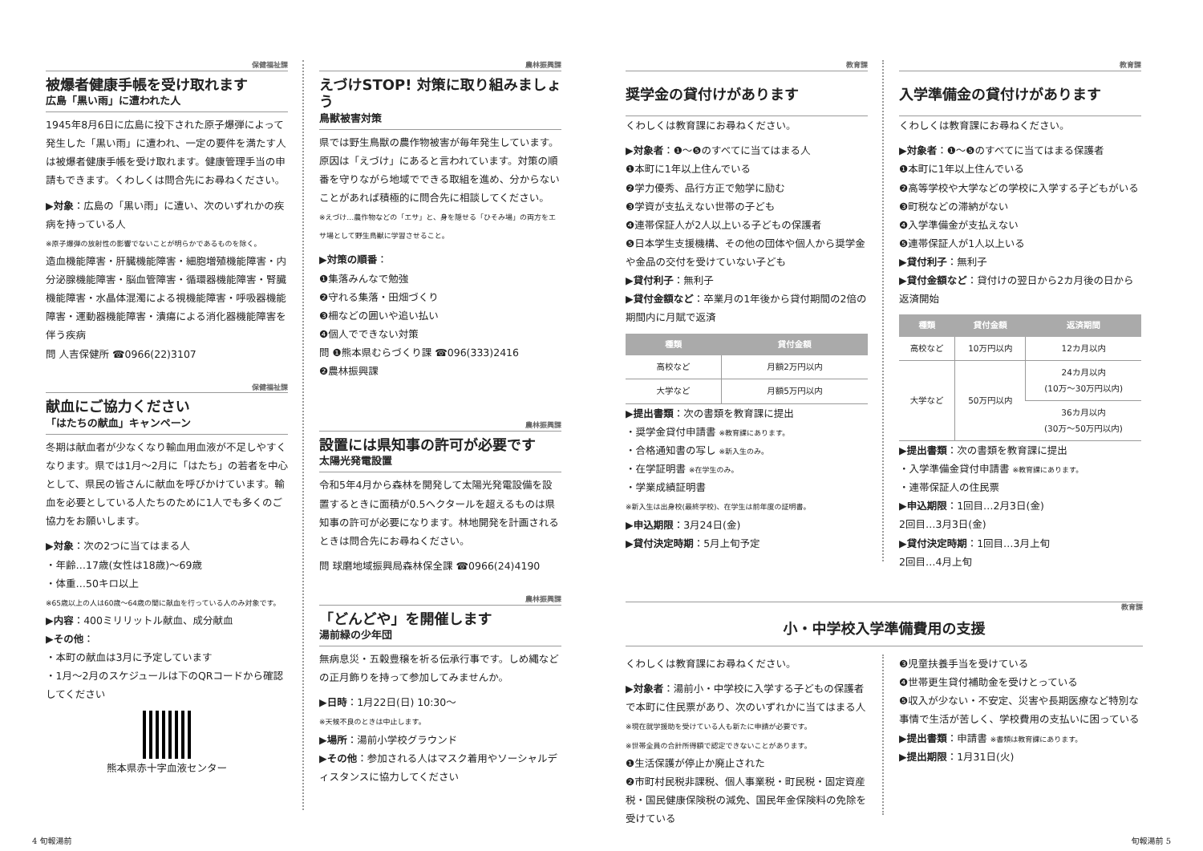保健福祉課
被爆者健康手帳を受け取れます
広島「黒い雨」に遭われた人
1945年8月6日に広島に投下された原子爆弾によって発生した「黒い雨」に遭われ、一定の要件を満たす人は被爆者健康手帳を受け取れます。健康管理手当の申請もできます。くわしくは問合先にお尋ねください。
▶対象：広島の「黒い雨」に遭い、次のいずれかの疾病を持っている人
※原子爆弾の放射性の影響でないことが明らかであるものを除く。
造血機能障害・肝臓機能障害・細胞増殖機能障害・内分泌腺機能障害・脳血管障害・循環器機能障害・腎臓機能障害・水晶体混濁による視機能障害・呼吸器機能障害・運動器機能障害・潰瘍による消化器機能障害を伴う疾病
問 人吉保健所 ☎0966(22)3107
保健福祉課
献血にご協力ください
「はたちの献血」キャンペーン
冬期は献血者が少なくなり輸血用血液が不足しやすくなります。県では1月～2月に「はたち」の若者を中心として、県民の皆さんに献血を呼びかけています。輸血を必要としている人たちのために1人でも多くのご協力をお願いします。
▶対象：次の2つに当てはまる人
・年齢…17歳(女性は18歳)～69歳
・体重…50キロ以上
※65歳以上の人は60歳～64歳の間に献血を行っている人のみ対象です。
▶内容：400ミリリットル献血、成分献血
▶その他：
・本町の献血は3月に予定しています
・1月～2月のスケジュールは下のQRコードから確認してください
熊本県赤十字血液センター
農林振興課
えづけSTOP! 対策に取り組みましょう
鳥獣被害対策
県では野生鳥獣の農作物被害が毎年発生しています。原因は「えづけ」にあると言われています。対策の順番を守りながら地域でできる取組を進め、分からないことがあれば積極的に問合先に相談してください。
※えづけ…農作物などの「エサ」と、身を隠せる「ひそみ場」の両方をエサ場として野生鳥獣に学習させること。
▶対策の順番：
❶集落みんなで勉強
❷守れる集落・田畑づくり
❸柵などの囲いや追い払い
❹個人でできない対策
問 ❶熊本県むらづくり課 ☎096(333)2416
❷農林振興課
農林振興課
設置には県知事の許可が必要です
太陽光発電設置
令和5年4月から森林を開発して太陽光発電設備を設置するときに面積が0.5ヘクタールを超えるものは県知事の許可が必要になります。林地開発を計画されるときは問合先にお尋ねください。
問 球磨地域振興局森林保全課 ☎0966(24)4190
農林振興課
「どんどや」を開催します
湯前緑の少年団
無病息災・五穀豊穣を祈る伝承行事です。しめ縄などの正月飾りを持って参加してみませんか。
▶日時：1月22日(日) 10:30～
※天候不良のときは中止します。
▶場所：湯前小学校グラウンド
▶その他：参加される人はマスク着用やソーシャルディスタンスに協力してください
教育課
奨学金の貸付けがあります
くわしくは教育課にお尋ねください。
▶対象者：❶～❺のすべてに当てはまる人
❶本町に1年以上住んでいる
❷学力優秀、品行方正で勉学に励む
❸学資が支払えない世帯の子ども
❹連帯保証人が2人以上いる子どもの保護者
❺日本学生支援機構、その他の団体や個人から奨学金や金品の交付を受けていない子ども
▶貸付利子：無利子
▶貸付金額など：卒業月の1年後から貸付期間の2倍の期間内に月賦で返済
| 種類 | 貸付金額 |
| --- | --- |
| 高校など | 月額2万円以内 |
| 大学など | 月額5万円以内 |
▶提出書類：次の書類を教育課に提出
・奨学金貸付申請書 ※教育課にあります。
・合格通知書の写し ※新入生のみ。
・在学証明書 ※在学生のみ。
・学業成績証明書
※新入生は出身校(最終学校)、在学生は前年度の証明書。
▶申込期限：3月24日(金)
▶貸付決定時期：5月上旬予定
教育課
入学準備金の貸付けがあります
くわしくは教育課にお尋ねください。
▶対象者：❶～❺のすべてに当てはまる保護者
❶本町に1年以上住んでいる
❷高等学校や大学などの学校に入学する子どもがいる
❸町税などの滞納がない
❹入学準備金が支払えない
❺連帯保証人が1人以上いる
▶貸付利子：無利子
▶貸付金額など：貸付けの翌日から2カ月後の日から返済開始
| 種類 | 貸付金額 | 返済期間 |
| --- | --- | --- |
| 高校など | 10万円以内 | 12カ月以内 |
| 大学など | 50万円以内 | 24カ月以内 (10万～30万円以内) |
| | | 36カ月以内 (30万～50万円以内) |
▶提出書類：次の書類を教育課に提出
・入学準備金貸付申請書 ※教育課にあります。
・連帯保証人の住民票
▶申込期限：1回目…2月3日(金)
2回目…3月3日(金)
▶貸付決定時期：1回目…3月上旬
2回目…4月上旬
教育課
小・中学校入学準備費用の支援
くわしくは教育課にお尋ねください。
▶対象者：湯前小・中学校に入学する子どもの保護者で本町に住民票があり、次のいずれかに当てはまる人
※現在就学援助を受けている人も新たに申請が必要です。
※世帯全員の合計所得額で認定できないことがあります。
❶生活保護が停止か廃止された
❷市町村民税非課税、個人事業税・町民税・固定資産税・国民健康保険税の減免、国民年金保険料の免除を受けている
❸児童扶養手当を受けている
❹世帯更生貸付補助金を受けとっている
❺収入が少ない・不安定、災害や長期医療など特別な事情で生活が苦しく、学校費用の支払いに困っている
▶提出書類：申請書 ※書類は教育課にあります。
▶提出期限：1月31日(火)
4 旬報湯前 旬報湯前 5